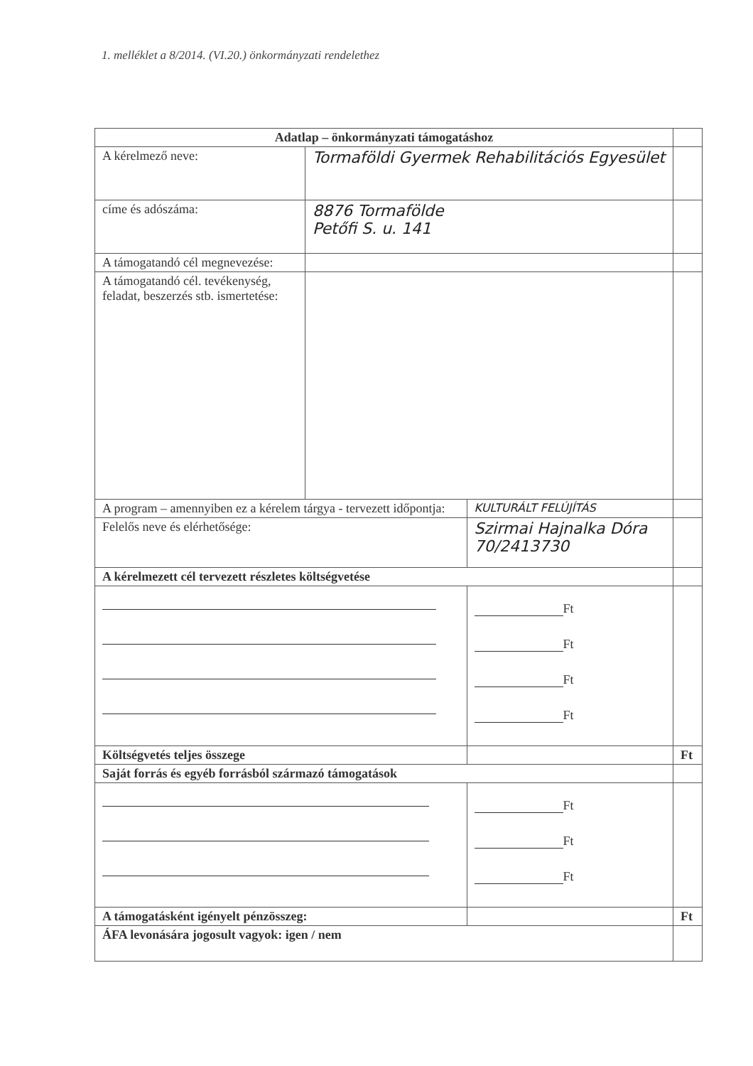1. melléklet a 8/2014. (VI.20.) önkormányzati rendelethez
| Adatlap – önkormányzati támogatáshoz | | | | |
| A kérelmező neve: | Tormaföldi Gyermek Rehabilitációs Egyesület | | | |
| címe és adószáma: | 8876 Tormafölde Petőfi S. u. 141 | | | |
| A támogatandó cél megnevezése: | | | | |
| A támogatandó cél. tevékenység, feladat, beszerzés stb. ismertetése: | | | | |
| A program – amennyiben ez a kérelem tárgya - tervezett időpontja: | | KULTURÁLT FELÚJÍTÁS | | |
| Felelős neve és elérhetősége: | | Szirmai Hajnalka Dóra 70/2413730 | | |
| A kérelmezett cél tervezett részletes költségvetése | | | | |
| | | | Ft Ft Ft Ft | |
| Költségvetés teljes összege | | | | Ft |
| Saját forrás és egyéb forrásból származó támogatások | | | | |
| | | | Ft Ft Ft | |
| A támogatásként igényelt pénzösszeg: | | | | Ft |
| ÁFA levonására jogosult vagyok: igen / nem | | | | |